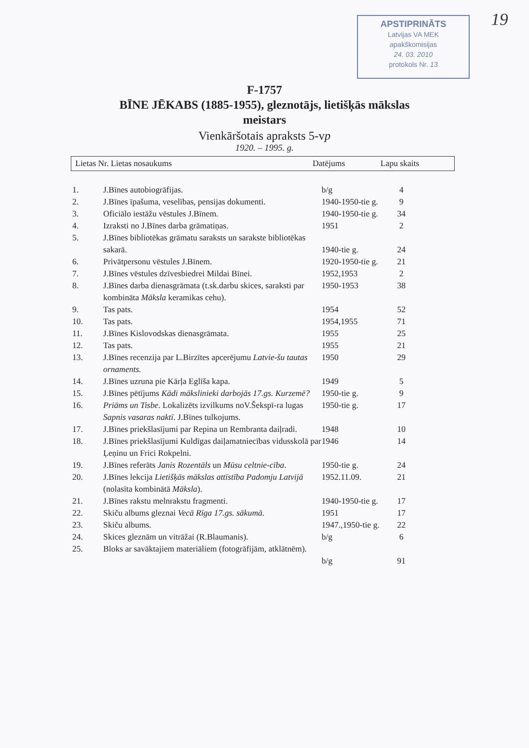APSTIPRINĀTS
Latvijas VA MEK
apakškomisijas
24. 03. 2010
protokols Nr. 13
19
F-1757
BĪNE JĒKABS (1885-1955), gleznotājs, lietišķās mākslas
meistars
Vienkāršotais apraksts 5-vp
1920. – 1995. g.
| Lietas Nr. Lietas nosaukums | Datējums | Lapu skaits |
| --- | --- | --- |
| 1. | J.Bīnes autobiogrāfijas. | b/g | 4 |
| 2. | J.Bīnes īpašuma, veselības, pensijas dokumenti. | 1940-1950-tie g. | 9 |
| 3. | Oficiālo iestāžu vēstules J.Bīnem. | 1940-1950-tie g. | 34 |
| 4. | Izraksti no J.Bīnes darba grāmatiņas. | 1951 | 2 |
| 5. | J.Bīnes bibliotēkas grāmatu saraksts un sarakste bibliotēkas sakarā. | 1940-tie g. | 24 |
| 6. | Privātpersonu vēstules J.Bīnem. | 1920-1950-tie g. | 21 |
| 7. | J.Bīnes vēstules dzīvesbiedrei Mildai Bīnei. | 1952,1953 | 2 |
| 8. | J.Bīnes darba dienasgrāmata (t.sk.darbu skices, saraksti par kombināta Māksla keramikas cehu). | 1950-1953 | 38 |
| 9. | Tas pats. | 1954 | 52 |
| 10. | Tas pats. | 1954,1955 | 71 |
| 11. | J.Bīnes Kislovodskas dienasgrāmata. | 1955 | 25 |
| 12. | Tas pats. | 1955 | 21 |
| 13. | J.Bīnes recenzija par L.Birzītes apcerējumu Latvie-šu tautas ornaments. | 1950 | 29 |
| 14. | J.Bīnes uzruna pie Kārļa Eglīša kapa. | 1949 | 5 |
| 15. | J.Bīnes pētījums Kādi mākslinieki darbojās 17.gs. Kurzemē? | 1950-tie g. | 9 |
| 16. | Priāms un Tisbe . Lokalizēts izvilkums noV.Šekspī-ra lugas Sapnis vasaras naktī . J.Bīnes tulkojums. | 1950-tie g. | 17 |
| 17. | J.Bīnes priekšlasījumi par Repina un Rembranta daiļradi. | 1948 | 10 |
| 18. | J.Bīnes priekšlasījumi Kuldīgas daiļamatniecības vidusskolā par Ļeņinu un Frici Rokpelni. | 1946 | 14 |
| 19. | J.Bīnes referāts Janis Rozentāls un Mūsu celtnie-cība . | 1950-tie g. | 24 |
| 20. | J.Bīnes lekcija Lietišķās mākslas attīstība Padomju Latvijā (nolasīta kombinātā Māksla ). | 1952.11.09. | 21 |
| 21. | J.Bīnes rakstu melnrakstu fragmenti. | 1940-1950-tie g. | 17 |
| 22. | Skiču albums gleznai Vecā Rīga 17.gs. sākumā. | 1951 | 17 |
| 23. | Skiču albums. | 1947.,1950-tie g. | 22 |
| 24. | Skices gleznām un vitrāžai (R.Blaumanis). | b/g | 6 |
| 25. | Bloks ar savāktajiem materiāliem (fotogrāfijām, atklātnēm). | b/g | 91 |